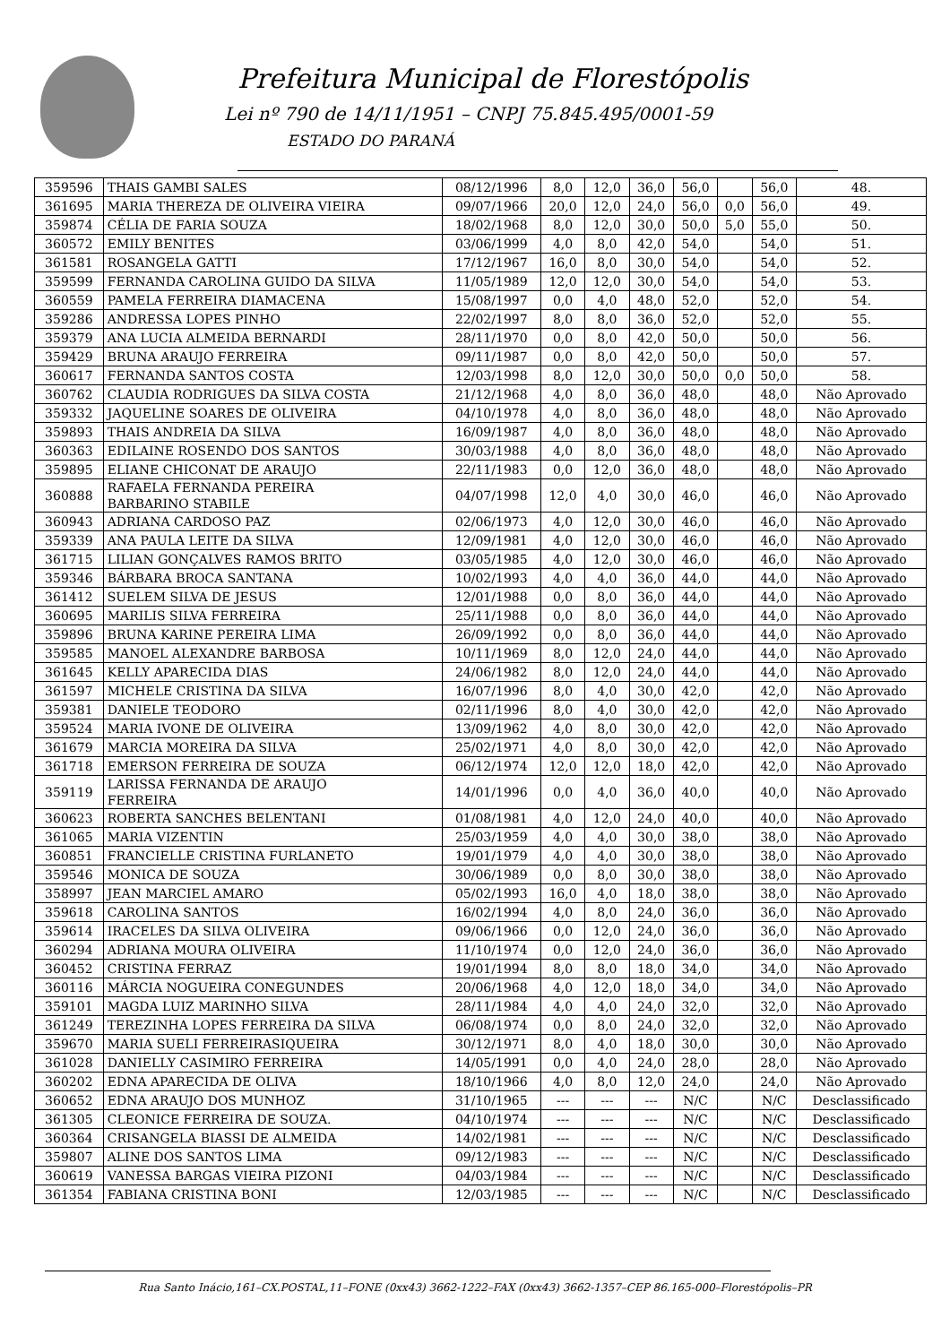Prefeitura Municipal de Florestópolis
Lei nº 790 de 14/11/1951 – CNPJ 75.845.495/0001-59
ESTADO DO PARANÁ
| 359596 | THAIS GAMBI SALES | 08/12/1996 | 8,0 | 12,0 | 36,0 | 56,0 | | 56,0 | 48. |
| 361695 | MARIA THEREZA DE OLIVEIRA VIEIRA | 09/07/1966 | 20,0 | 12,0 | 24,0 | 56,0 | 0,0 | 56,0 | 49. |
| 359874 | CÉLIA DE FARIA SOUZA | 18/02/1968 | 8,0 | 12,0 | 30,0 | 50,0 | 5,0 | 55,0 | 50. |
| 360572 | EMILY BENITES | 03/06/1999 | 4,0 | 8,0 | 42,0 | 54,0 | | 54,0 | 51. |
| 361581 | ROSANGELA GATTI | 17/12/1967 | 16,0 | 8,0 | 30,0 | 54,0 | | 54,0 | 52. |
| 359599 | FERNANDA CAROLINA GUIDO DA SILVA | 11/05/1989 | 12,0 | 12,0 | 30,0 | 54,0 | | 54,0 | 53. |
| 360559 | PAMELA FERREIRA DIAMACENA | 15/08/1997 | 0,0 | 4,0 | 48,0 | 52,0 | | 52,0 | 54. |
| 359286 | ANDRESSA LOPES PINHO | 22/02/1997 | 8,0 | 8,0 | 36,0 | 52,0 | | 52,0 | 55. |
| 359379 | ANA LUCIA ALMEIDA BERNARDI | 28/11/1970 | 0,0 | 8,0 | 42,0 | 50,0 | | 50,0 | 56. |
| 359429 | BRUNA ARAUJO FERREIRA | 09/11/1987 | 0,0 | 8,0 | 42,0 | 50,0 | | 50,0 | 57. |
| 360617 | FERNANDA SANTOS COSTA | 12/03/1998 | 8,0 | 12,0 | 30,0 | 50,0 | 0,0 | 50,0 | 58. |
| 360762 | CLAUDIA RODRIGUES DA SILVA COSTA | 21/12/1968 | 4,0 | 8,0 | 36,0 | 48,0 | | 48,0 | Não Aprovado |
| 359332 | JAQUELINE SOARES DE OLIVEIRA | 04/10/1978 | 4,0 | 8,0 | 36,0 | 48,0 | | 48,0 | Não Aprovado |
| 359893 | THAIS ANDREIA DA SILVA | 16/09/1987 | 4,0 | 8,0 | 36,0 | 48,0 | | 48,0 | Não Aprovado |
| 360363 | EDILAINE ROSENDO DOS SANTOS | 30/03/1988 | 4,0 | 8,0 | 36,0 | 48,0 | | 48,0 | Não Aprovado |
| 359895 | ELIANE CHICONAT DE ARAUJO | 22/11/1983 | 0,0 | 12,0 | 36,0 | 48,0 | | 48,0 | Não Aprovado |
| 360888 | RAFAELA FERNANDA PEREIRA BARBARINO STABILE | 04/07/1998 | 12,0 | 4,0 | 30,0 | 46,0 | | 46,0 | Não Aprovado |
| 360943 | ADRIANA CARDOSO PAZ | 02/06/1973 | 4,0 | 12,0 | 30,0 | 46,0 | | 46,0 | Não Aprovado |
| 359339 | ANA PAULA LEITE DA SILVA | 12/09/1981 | 4,0 | 12,0 | 30,0 | 46,0 | | 46,0 | Não Aprovado |
| 361715 | LILIAN GONÇALVES RAMOS BRITO | 03/05/1985 | 4,0 | 12,0 | 30,0 | 46,0 | | 46,0 | Não Aprovado |
| 359346 | BÁRBARA BROCA SANTANA | 10/02/1993 | 4,0 | 4,0 | 36,0 | 44,0 | | 44,0 | Não Aprovado |
| 361412 | SUELEM SILVA DE JESUS | 12/01/1988 | 0,0 | 8,0 | 36,0 | 44,0 | | 44,0 | Não Aprovado |
| 360695 | MARILIS SILVA FERREIRA | 25/11/1988 | 0,0 | 8,0 | 36,0 | 44,0 | | 44,0 | Não Aprovado |
| 359896 | BRUNA KARINE PEREIRA LIMA | 26/09/1992 | 0,0 | 8,0 | 36,0 | 44,0 | | 44,0 | Não Aprovado |
| 359585 | MANOEL ALEXANDRE BARBOSA | 10/11/1969 | 8,0 | 12,0 | 24,0 | 44,0 | | 44,0 | Não Aprovado |
| 361645 | KELLY APARECIDA DIAS | 24/06/1982 | 8,0 | 12,0 | 24,0 | 44,0 | | 44,0 | Não Aprovado |
| 361597 | MICHELE CRISTINA DA SILVA | 16/07/1996 | 8,0 | 4,0 | 30,0 | 42,0 | | 42,0 | Não Aprovado |
| 359381 | DANIELE TEODORO | 02/11/1996 | 8,0 | 4,0 | 30,0 | 42,0 | | 42,0 | Não Aprovado |
| 359524 | MARIA IVONE DE OLIVEIRA | 13/09/1962 | 4,0 | 8,0 | 30,0 | 42,0 | | 42,0 | Não Aprovado |
| 361679 | MARCIA MOREIRA DA SILVA | 25/02/1971 | 4,0 | 8,0 | 30,0 | 42,0 | | 42,0 | Não Aprovado |
| 361718 | EMERSON FERREIRA DE SOUZA | 06/12/1974 | 12,0 | 12,0 | 18,0 | 42,0 | | 42,0 | Não Aprovado |
| 359119 | LARISSA FERNANDA DE ARAUJO FERREIRA | 14/01/1996 | 0,0 | 4,0 | 36,0 | 40,0 | | 40,0 | Não Aprovado |
| 360623 | ROBERTA SANCHES BELENTANI | 01/08/1981 | 4,0 | 12,0 | 24,0 | 40,0 | | 40,0 | Não Aprovado |
| 361065 | MARIA VIZENTIN | 25/03/1959 | 4,0 | 4,0 | 30,0 | 38,0 | | 38,0 | Não Aprovado |
| 360851 | FRANCIELLE CRISTINA FURLANETO | 19/01/1979 | 4,0 | 4,0 | 30,0 | 38,0 | | 38,0 | Não Aprovado |
| 359546 | MONICA DE SOUZA | 30/06/1989 | 0,0 | 8,0 | 30,0 | 38,0 | | 38,0 | Não Aprovado |
| 358997 | JEAN MARCIEL AMARO | 05/02/1993 | 16,0 | 4,0 | 18,0 | 38,0 | | 38,0 | Não Aprovado |
| 359618 | CAROLINA SANTOS | 16/02/1994 | 4,0 | 8,0 | 24,0 | 36,0 | | 36,0 | Não Aprovado |
| 359614 | IRACELES DA SILVA OLIVEIRA | 09/06/1966 | 0,0 | 12,0 | 24,0 | 36,0 | | 36,0 | Não Aprovado |
| 360294 | ADRIANA MOURA OLIVEIRA | 11/10/1974 | 0,0 | 12,0 | 24,0 | 36,0 | | 36,0 | Não Aprovado |
| 360452 | CRISTINA FERRAZ | 19/01/1994 | 8,0 | 8,0 | 18,0 | 34,0 | | 34,0 | Não Aprovado |
| 360116 | MÁRCIA NOGUEIRA CONEGUNDES | 20/06/1968 | 4,0 | 12,0 | 18,0 | 34,0 | | 34,0 | Não Aprovado |
| 359101 | MAGDA LUIZ MARINHO SILVA | 28/11/1984 | 4,0 | 4,0 | 24,0 | 32,0 | | 32,0 | Não Aprovado |
| 361249 | TEREZINHA LOPES FERREIRA DA SILVA | 06/08/1974 | 0,0 | 8,0 | 24,0 | 32,0 | | 32,0 | Não Aprovado |
| 359670 | MARIA SUELI FERREIRASIQUEIRA | 30/12/1971 | 8,0 | 4,0 | 18,0 | 30,0 | | 30,0 | Não Aprovado |
| 361028 | DANIELLY CASIMIRO FERREIRA | 14/05/1991 | 0,0 | 4,0 | 24,0 | 28,0 | | 28,0 | Não Aprovado |
| 360202 | EDNA APARECIDA DE OLIVA | 18/10/1966 | 4,0 | 8,0 | 12,0 | 24,0 | | 24,0 | Não Aprovado |
| 360652 | EDNA ARAUJO DOS MUNHOZ | 31/10/1965 | --- | --- | --- | N/C | | N/C | Desclassificado |
| 361305 | CLEONICE FERREIRA DE SOUZA. | 04/10/1974 | --- | --- | --- | N/C | | N/C | Desclassificado |
| 360364 | CRISANGELA BIASSI DE ALMEIDA | 14/02/1981 | --- | --- | --- | N/C | | N/C | Desclassificado |
| 359807 | ALINE DOS SANTOS LIMA | 09/12/1983 | --- | --- | --- | N/C | | N/C | Desclassificado |
| 360619 | VANESSA BARGAS VIEIRA PIZONI | 04/03/1984 | --- | --- | --- | N/C | | N/C | Desclassificado |
| 361354 | FABIANA CRISTINA BONI | 12/03/1985 | --- | --- | --- | N/C | | N/C | Desclassificado |
Rua Santo Inácio,161–CX.POSTAL,11–FONE (0xx43) 3662-1222–FAX (0xx43) 3662-1357–CEP 86.165-000–Florestópolis–PR